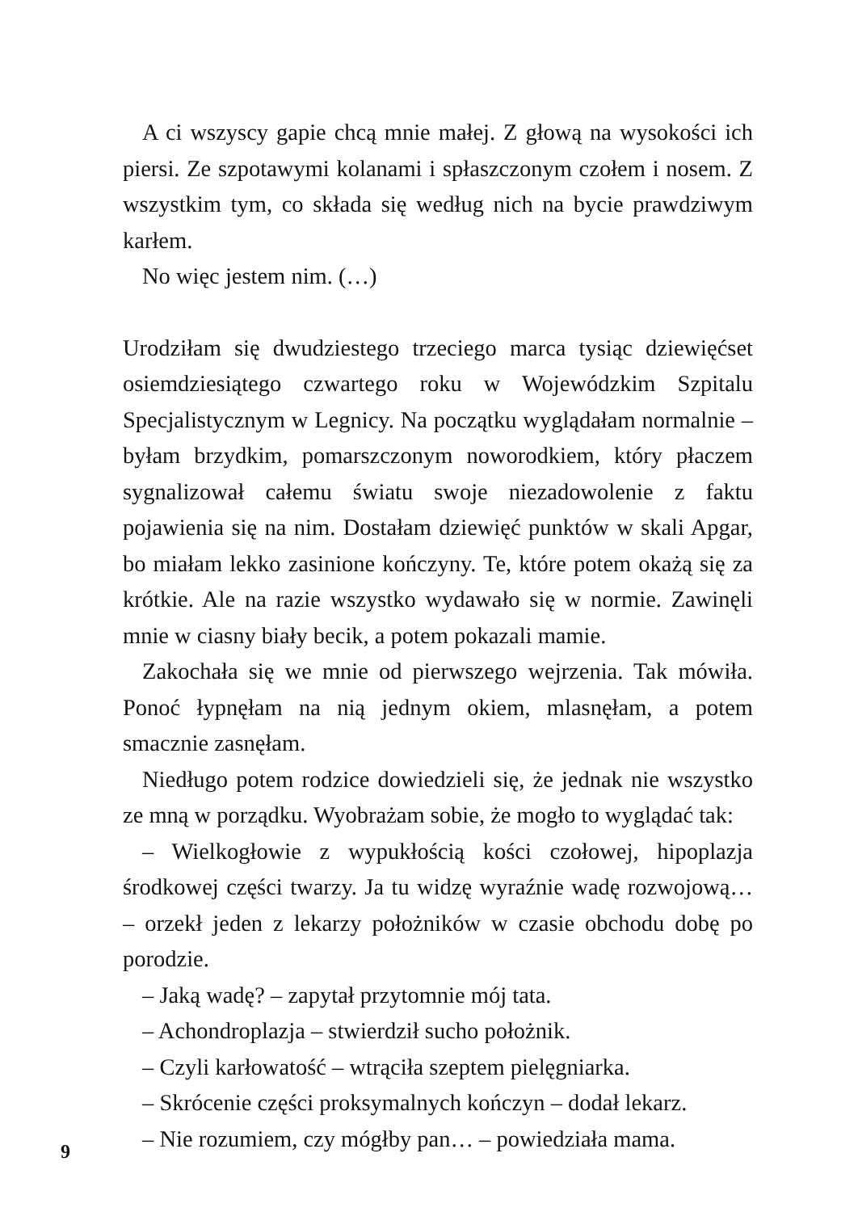A ci wszyscy gapie chcą mnie małej. Z głową na wysokości ich piersi. Ze szpotawymi kolanami i spłaszczonym czołem i nosem. Z wszystkim tym, co składa się według nich na bycie prawdziwym karłem.
No więc jestem nim. (…)
Urodziłam się dwudziestego trzeciego marca tysiąc dziewięćset osiemdziesiątego czwartego roku w Wojewódzkim Szpitalu Specjalistycznym w Legnicy. Na początku wyglądałam normalnie – byłam brzydkim, pomarszczonym noworodkiem, który płaczem sygnalizował całemu światu swoje niezadowolenie z faktu pojawienia się na nim. Dostałam dziewięć punktów w skali Apgar, bo miałam lekko zasinione kończyny. Te, które potem okażą się za krótkie. Ale na razie wszystko wydawało się w normie. Zawinęli mnie w ciasny biały becik, a potem pokazali mamie.
Zakochała się we mnie od pierwszego wejrzenia. Tak mówiła. Ponoć łypnęłam na nią jednym okiem, mlasnęłam, a potem smacznie zasnęłam.
Niedługo potem rodzice dowiedzieli się, że jednak nie wszystko ze mną w porządku. Wyobrażam sobie, że mogło to wyglądać tak:
– Wielkogłowie z wypukłością kości czołowej, hipoplazja środkowej części twarzy. Ja tu widzę wyraźnie wadę rozwojową… – orzekł jeden z lekarzy położników w czasie obchodu dobę po porodzie.
– Jaką wadę? – zapytał przytomnie mój tata.
– Achondroplazja – stwierdził sucho położnik.
– Czyli karłowatość – wtrąciła szeptem pielęgniarka.
– Skrócenie części proksymalnych kończyn – dodał lekarz.
– Nie rozumiem, czy mógłby pan… – powiedziała mama.
9